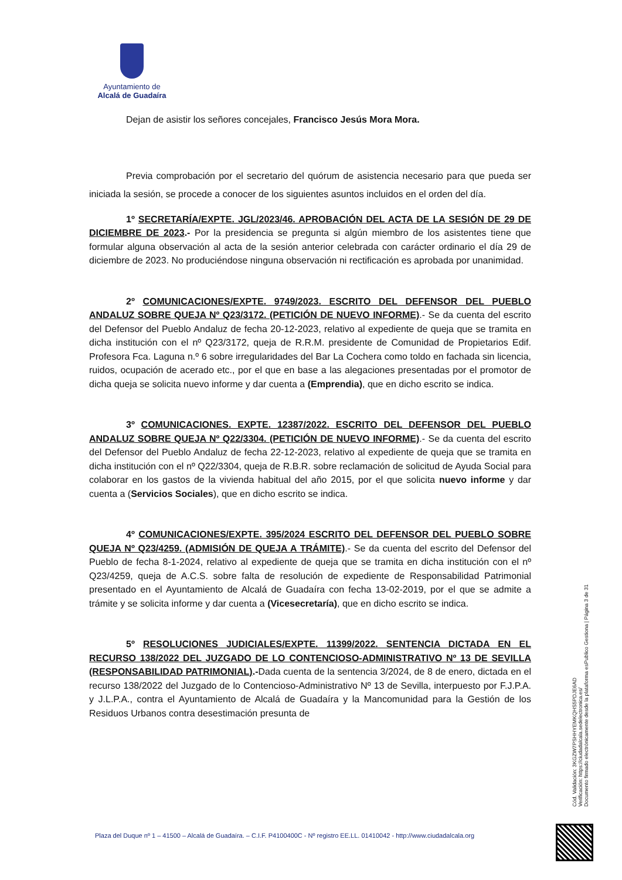Ayuntamiento de
Alcalá de Guadaíra
Dejan de asistir los señores concejales, Francisco Jesús Mora Mora.
Previa comprobación por el secretario del quórum de asistencia necesario para que pueda ser iniciada la sesión, se procede a conocer de los siguientes asuntos incluidos en el orden del día.
1º SECRETARÍA/EXPTE. JGL/2023/46. APROBACIÓN DEL ACTA DE LA SESIÓN DE 29 DE DICIEMBRE DE 2023.- Por la presidencia se pregunta si algún miembro de los asistentes tiene que formular alguna observación al acta de la sesión anterior celebrada con carácter ordinario el día 29 de diciembre de 2023. No produciéndose ninguna observación ni rectificación es aprobada por unanimidad.
2º COMUNICACIONES/EXPTE. 9749/2023. ESCRITO DEL DEFENSOR DEL PUEBLO ANDALUZ SOBRE QUEJA Nº Q23/3172. (PETICIÓN DE NUEVO INFORME).- Se da cuenta del escrito del Defensor del Pueblo Andaluz de fecha 20-12-2023, relativo al expediente de queja que se tramita en dicha institución con el nº Q23/3172, queja de R.R.M. presidente de Comunidad de Propietarios Edif. Profesora Fca. Laguna n.º 6 sobre irregularidades del Bar La Cochera como toldo en fachada sin licencia, ruidos, ocupación de acerado etc., por el que en base a las alegaciones presentadas por el promotor de dicha queja se solicita nuevo informe y dar cuenta a (Emprendia), que en dicho escrito se indica.
3º COMUNICACIONES. EXPTE. 12387/2022. ESCRITO DEL DEFENSOR DEL PUEBLO ANDALUZ SOBRE QUEJA Nº Q22/3304. (PETICIÓN DE NUEVO INFORME).- Se da cuenta del escrito del Defensor del Pueblo Andaluz de fecha 22-12-2023, relativo al expediente de queja que se tramita en dicha institución con el nº Q22/3304, queja de R.B.R. sobre reclamación de solicitud de Ayuda Social para colaborar en los gastos de la vivienda habitual del año 2015, por el que solicita nuevo informe y dar cuenta a (Servicios Sociales), que en dicho escrito se indica.
4º COMUNICACIONES/EXPTE. 395/2024 ESCRITO DEL DEFENSOR DEL PUEBLO SOBRE QUEJA Nº Q23/4259. (ADMISIÓN DE QUEJA A TRÁMITE).- Se da cuenta del escrito del Defensor del Pueblo de fecha 8-1-2024, relativo al expediente de queja que se tramita en dicha institución con el nº Q23/4259, queja de A.C.S. sobre falta de resolución de expediente de Responsabilidad Patrimonial presentado en el Ayuntamiento de Alcalá de Guadaíra con fecha 13-02-2019, por el que se admite a trámite y se solicita informe y dar cuenta a (Vicesecretaría), que en dicho escrito se indica.
5º RESOLUCIONES JUDICIALES/EXPTE. 11399/2022. SENTENCIA DICTADA EN EL RECURSO 138/2022 DEL JUZGADO DE LO CONTENCIOSO-ADMINISTRATIVO Nº 13 DE SEVILLA (RESPONSABILIDAD PATRIMONIAL).-Dada cuenta de la sentencia 3/2024, de 8 de enero, dictada en el recurso 138/2022 del Juzgado de lo Contencioso-Administrativo Nº 13 de Sevilla, interpuesto por F.J.P.A. y J.L.P.A., contra el Ayuntamiento de Alcalá de Guadaíra y la Mancomunidad para la Gestión de los Residuos Urbanos contra desestimación presunta de
Cód. Validación: 3KGZW7PSHHYEMKQHS5PDJE6AD
Verificación: https://ciudadalcala.sedelectronica.es/
Documento firmado electrónicamente desde la plataforma esPublico Gestiona | Página 3 de 31
Plaza del Duque nº 1 – 41500 – Alcalá de Guadaíra. – C.I.F. P4100400C - Nº registro EE.LL. 01410042 - http://www.ciudadalcala.org